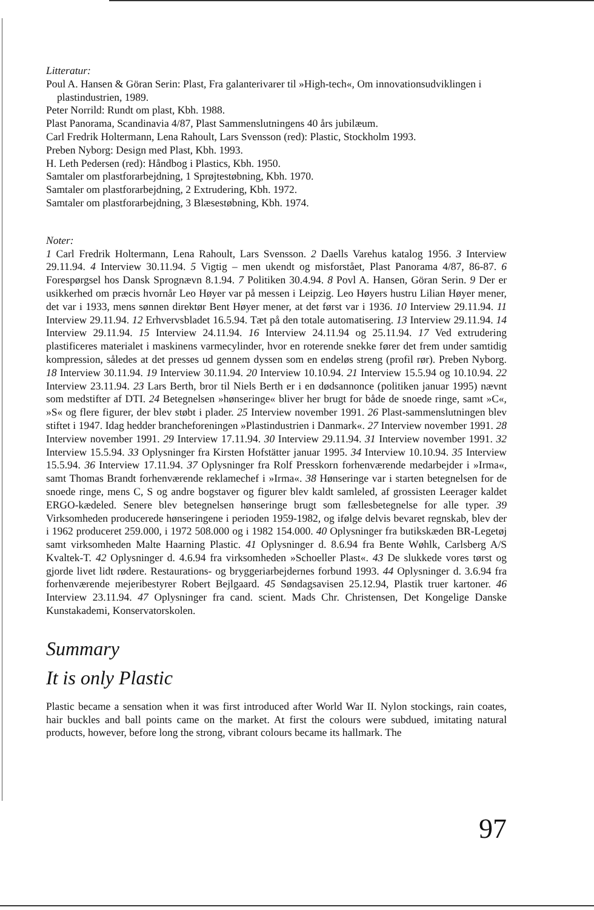Litteratur:
Poul A. Hansen & Göran Serin: Plast, Fra galanterivarer til »High-tech«, Om innovationsudviklingen i plastindustrien, 1989.
Peter Norrild: Rundt om plast, Kbh. 1988.
Plast Panorama, Scandinavia 4/87, Plast Sammenslutningens 40 års jubilæum.
Carl Fredrik Holtermann, Lena Rahoult, Lars Svensson (red): Plastic, Stockholm 1993.
Preben Nyborg: Design med Plast, Kbh. 1993.
H. Leth Pedersen (red): Håndbog i Plastics, Kbh. 1950.
Samtaler om plastforarbejdning, 1 Sprøjtestøbning, Kbh. 1970.
Samtaler om plastforarbejdning, 2 Extrudering, Kbh. 1972.
Samtaler om plastforarbejdning, 3 Blæsestøbning, Kbh. 1974.
Noter:
1 Carl Fredrik Holtermann, Lena Rahoult, Lars Svensson. 2 Daells Varehus katalog 1956. 3 Interview 29.11.94. 4 Interview 30.11.94. 5 Vigtig – men ukendt og misforstået, Plast Panorama 4/87, 86-87. 6 Forespørgsel hos Dansk Sprognævn 8.1.94. 7 Politiken 30.4.94. 8 Povl A. Hansen, Göran Serin. 9 Der er usikkerhed om præcis hvornår Leo Høyer var på messen i Leipzig. Leo Høyers hustru Lilian Høyer mener, det var i 1933, mens sønnen direktør Bent Høyer mener, at det først var i 1936. 10 Interview 29.11.94. 11 Interview 29.11.94. 12 Erhvervsbladet 16.5.94. Tæt på den totale automatisering. 13 Interview 29.11.94. 14 Interview 29.11.94. 15 Interview 24.11.94. 16 Interview 24.11.94 og 25.11.94. 17 Ved extrudering plastificeres materialet i maskinens varmecylinder, hvor en roterende snekke fører det frem under samtidig kompression, således at det presses ud gennem dyssen som en endeløs streng (profil rør). Preben Nyborg. 18 Interview 30.11.94. 19 Interview 30.11.94. 20 Interview 10.10.94. 21 Interview 15.5.94 og 10.10.94. 22 Interview 23.11.94. 23 Lars Berth, bror til Niels Berth er i en dødsannonce (politiken januar 1995) nævnt som medstifter af DTI. 24 Betegnelsen »hønseringe« bliver her brugt for både de snoede ringe, samt »C«, »S« og flere figurer, der blev støbt i plader. 25 Interview november 1991. 26 Plast-sammenslutningen blev stiftet i 1947. Idag hedder brancheforeningen »Plastindustrien i Danmark«. 27 Interview november 1991. 28 Interview november 1991. 29 Interview 17.11.94. 30 Interview 29.11.94. 31 Interview november 1991. 32 Interview 15.5.94. 33 Oplysninger fra Kirsten Hofstätter januar 1995. 34 Interview 10.10.94. 35 Interview 15.5.94. 36 Interview 17.11.94. 37 Oplysninger fra Rolf Presskorn forhenværende medarbejder i »Irma«, samt Thomas Brandt forhenværende reklamechef i »Irma«. 38 Hønseringe var i starten betegnelsen for de snoede ringe, mens C, S og andre bogstaver og figurer blev kaldt samleled, af grossisten Leerager kaldet ERGO-kædeled. Senere blev betegnelsen hønseringe brugt som fællesbetegnelse for alle typer. 39 Virksomheden producerede hønseringene i perioden 1959-1982, og ifølge delvis bevaret regnskab, blev der i 1962 produceret 259.000, i 1972 508.000 og i 1982 154.000. 40 Oplysninger fra butikskæden BR-Legetøj samt virksomheden Malte Haarning Plastic. 41 Oplysninger d. 8.6.94 fra Bente Wøhlk, Carlsberg A/S Kvaltek-T. 42 Oplysninger d. 4.6.94 fra virksomheden »Schoeller Plast«. 43 De slukkede vores tørst og gjorde livet lidt rødere. Restaurations- og bryggeriarbejdernes forbund 1993. 44 Oplysninger d. 3.6.94 fra forhenværende mejeribestyrer Robert Bejlgaard. 45 Søndagsavisen 25.12.94, Plastik truer kartoner. 46 Interview 23.11.94. 47 Oplysninger fra cand. scient. Mads Chr. Christensen, Det Kongelige Danske Kunstakademi, Konservatorskolen.
Summary
It is only Plastic
Plastic became a sensation when it was first introduced after World War II. Nylon stockings, rain coates, hair buckles and ball points came on the market. At first the colours were subdued, imitating natural products, however, before long the strong, vibrant colours became its hallmark. The
97